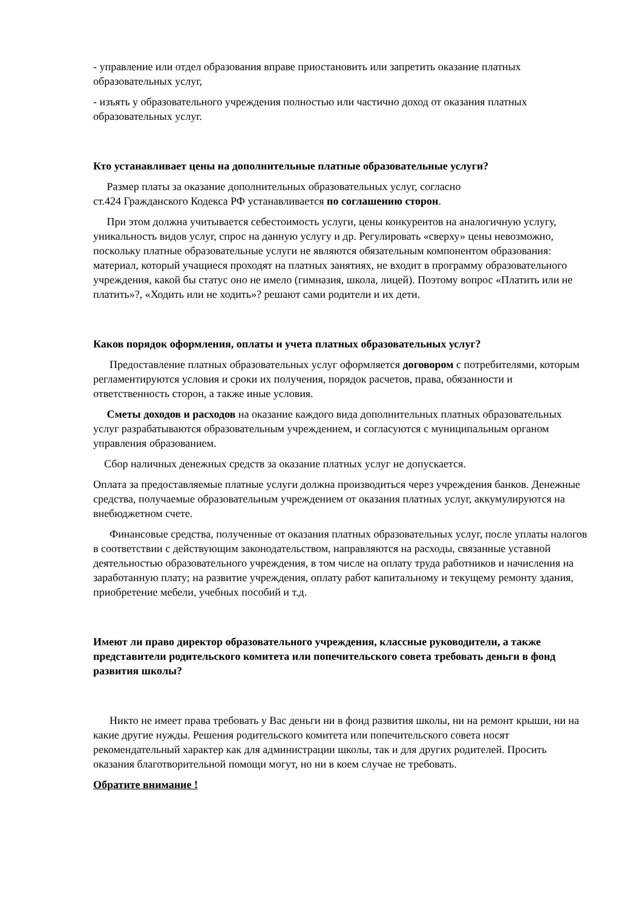- управление или отдел образования вправе приостановить или запретить оказание платных образовательных услуг,
- изъять у образовательного учреждения полностью или частично доход от оказания платных образовательных услуг.
Кто устанавливает цены на дополнительные платные образовательные услуги?
Размер платы за оказание дополнительных образовательных услуг, согласно
ст.424 Гражданского Кодекса РФ устанавливается по соглашению сторон.
При этом должна учитывается себестоимость услуги, цены конкурентов на аналогичную услугу, уникальность видов услуг, спрос на данную услугу и др. Регулировать «сверху» цены невозможно, поскольку платные образовательные услуги не являются обязательным компонентом образования: материал, который учащиеся проходят на платных занятиях, не входит в программу образовательного учреждения, какой бы статус оно не имело (гимназия, школа, лицей). Поэтому вопрос «Платить или не платить»?, «Ходить или не ходить»? решают сами родители и их дети.
Каков порядок оформления, оплаты и учета платных образовательных услуг?
Предоставление платных образовательных услуг оформляется договором с потребителями, которым регламентируются условия и сроки их получения, порядок расчетов, права, обязанности и ответственность сторон, а также иные условия.
Сметы доходов и расходов на оказание каждого вида дополнительных платных образовательных услуг разрабатываются образовательным учреждением, и согласуются с муниципальным органом управления образованием.
Сбор наличных денежных средств за оказание платных услуг не допускается.
Оплата за предоставляемые платные услуги должна производиться через учреждения банков. Денежные средства, получаемые образовательным учреждением от оказания платных услуг, аккумулируются на внебюджетном счете.
Финансовые средства, полученные от оказания платных образовательных услуг, после уплаты налогов в соответствии с действующим законодательством, направляются на расходы, связанные уставной деятельностью образовательного учреждения, в том числе на оплату труда работников и начисления на заработанную плату; на развитие учреждения, оплату работ капитальному и текущему ремонту здания, приобретение мебели, учебных пособий и т.д.
Имеют ли право директор образовательного учреждения, классные руководители, а также представители родительского комитета или попечительского совета требовать деньги в фонд развития школы?
Никто не имеет права требовать у Вас деньги ни в фонд развития школы, ни на ремонт крыши, ни на какие другие нужды. Решения родительского комитета или попечительского совета носят рекомендательный характер как для администрации школы, так и для других родителей. Просить оказания благотворительной помощи могут, но ни в коем случае не требовать.
Обратите внимание !